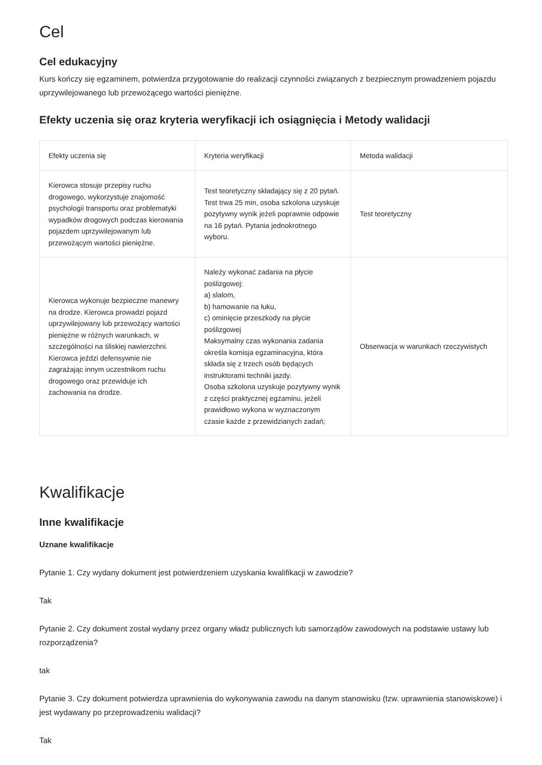Cel
Cel edukacyjny
Kurs kończy się egzaminem, potwierdza przygotowanie do realizacji czynności związanych z bezpiecznym prowadzeniem pojazdu uprzywilejowanego lub przewożącego wartości pieniężne.
Efekty uczenia się oraz kryteria weryfikacji ich osiągnięcia i Metody walidacji
| Efekty uczenia się | Kryteria weryfikacji | Metoda walidacji |
| --- | --- | --- |
| Kierowca stosuje przepisy ruchu drogowego, wykorzystuje znajomość psychologii transportu oraz problematyki wypadków drogowych podczas kierowania pojazdem uprzywilejowanym lub przewożącym wartości pieniężne. | Test teoretyczny składający się z 20 pytań. Test trwa 25 min, osoba szkolona uzyskuje pozytywny wynik jeżeli poprawnie odpowie na 16 pytań. Pytania jednokrotnego wyboru. | Test teoretyczny |
| Kierowca wykonuje bezpieczne manewry na drodze. Kierowca prowadzi pojazd uprzywilejowany lub przewożący wartości pieniężne w różnych warunkach, w szczególności na śliskiej nawierzchni. Kierowca jeździ defensywnie nie zagrażając innym uczestnikom ruchu drogowego oraz przewiduje ich zachowania na drodze. | Należy wykonać zadania na płycie poślizgowej: a) slalom, b) hamowanie na łuku, c) ominięcie przeszkody na płycie poślizgowej Maksymalny czas wykonania zadania określa komisja egzaminacyjna, która składa się z trzech osób będących instruktorami techniki jazdy. Osoba szkolona uzyskuje pozytywny wynik z części praktycznej egzaminu, jeżeli prawidłowo wykona w wyznaczonym czasie każde z przewidzianych zadań; | Obserwacja w warunkach rzeczywistych |
Kwalifikacje
Inne kwalifikacje
Uznane kwalifikacje
Pytanie 1. Czy wydany dokument jest potwierdzeniem uzyskania kwalifikacji w zawodzie?
Tak
Pytanie 2. Czy dokument został wydany przez organy władz publicznych lub samorządów zawodowych na podstawie ustawy lub rozporządzenia?
tak
Pytanie 3. Czy dokument potwierdza uprawnienia do wykonywania zawodu na danym stanowisku (tzw. uprawnienia stanowiskowe) i jest wydawany po przeprowadzeniu walidacji?
Tak